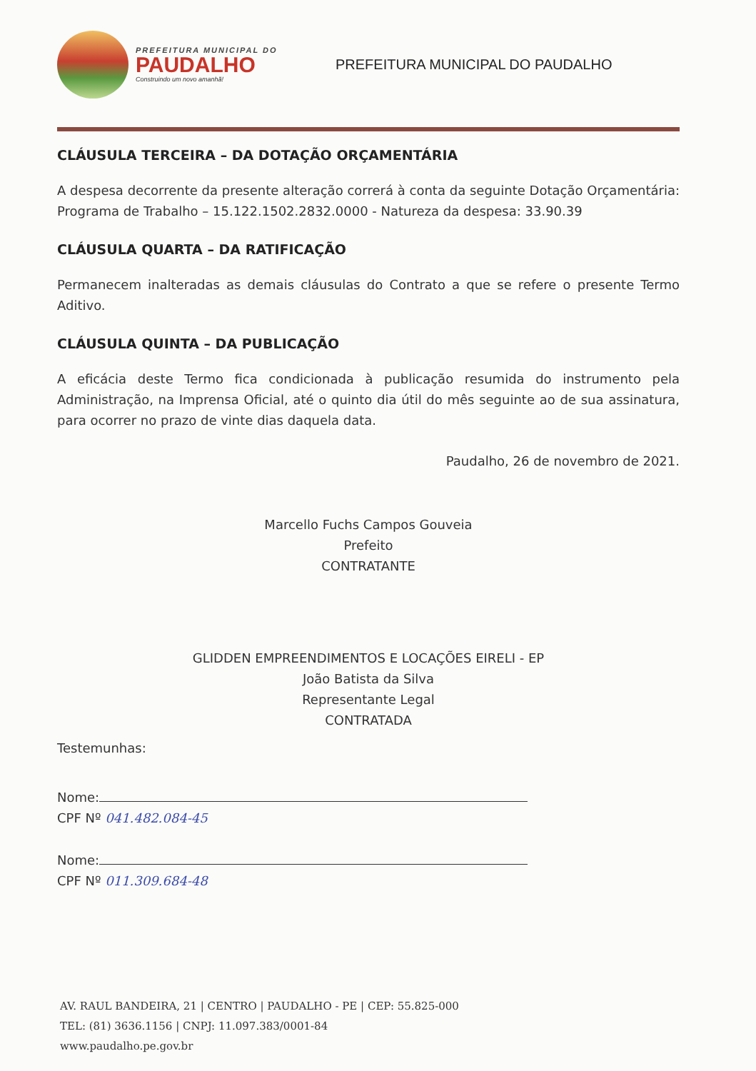PREFEITURA MUNICIPAL DO
PAUDALHO
Construindo um novo amanhã!
PREFEITURA MUNICIPAL DO PAUDALHO
CLÁUSULA TERCEIRA – DA DOTAÇÃO ORÇAMENTÁRIA
A despesa decorrente da presente alteração correrá à conta da seguinte Dotação Orçamentária: Programa de Trabalho – 15.122.1502.2832.0000 - Natureza da despesa: 33.90.39
CLÁUSULA QUARTA – DA RATIFICAÇÃO
Permanecem inalteradas as demais cláusulas do Contrato a que se refere o presente Termo Aditivo.
CLÁUSULA QUINTA – DA PUBLICAÇÃO
A eficácia deste Termo fica condicionada à publicação resumida do instrumento pela Administração, na Imprensa Oficial, até o quinto dia útil do mês seguinte ao de sua assinatura, para ocorrer no prazo de vinte dias daquela data.
Paudalho, 26 de novembro de 2021.
Marcello Fuchs Campos Gouveia
Prefeito
CONTRATANTE
GLIDDEN EMPREENDIMENTOS E LOCAÇÕES EIRELI - EP
João Batista da Silva
Representante Legal
CONTRATADA
Testemunhas:
Nome:
CPF Nº 041.482.084-45
Nome:
CPF Nº 011.309.684-48
AV. RAUL BANDEIRA, 21 | CENTRO | PAUDALHO - PE | CEP: 55.825-000
TEL: (81) 3636.1156 | CNPJ: 11.097.383/0001-84
www.paudalho.pe.gov.br